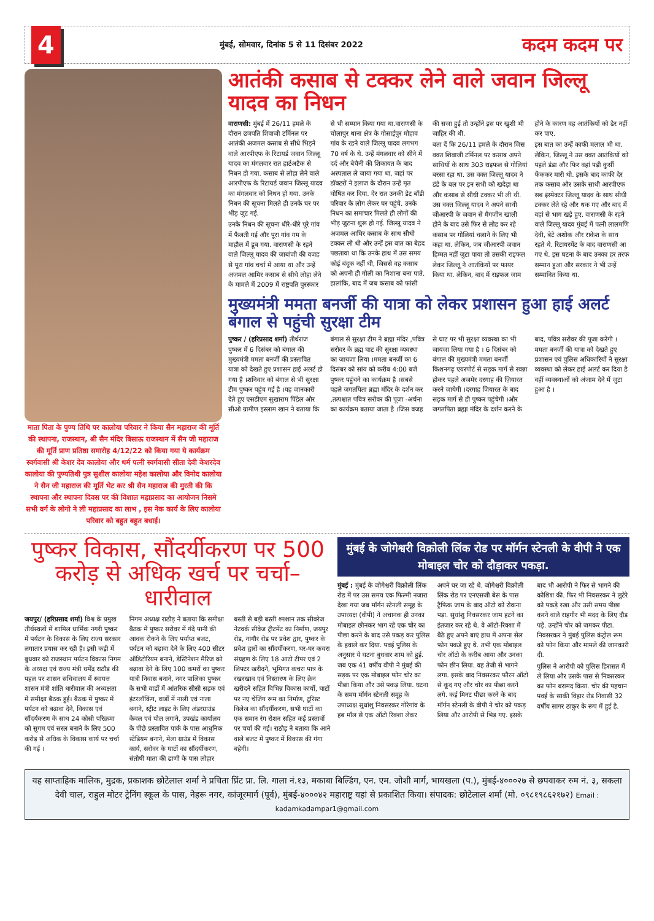4 मुंबई, सोमवार, दिनांक 5 से 11 दिसंबर 2022 कदम कदम पर
माता पिता के पुण्य तिथि पर कालोया परिवार ने किया सैन महाराज की मूर्ति की स्थापना, राजस्थान, श्री सैन मंदिर बिसाऊ राजस्थान में सैन जी महाराज की मूर्ति प्राण प्रतिष्ठा समारोह 4/12/22 को किया गया ये कार्यक्रम स्वर्गवासी श्री केशर देव कालोया और धर्म पत्नी स्वर्गवासी सीता देवी केशरदेव कालोया की पुण्यतिथी पुत्र सुशील कालोया महेश कालोया और विनोद कालोया ने सैन जी महाराज की मूर्ति भेट कर श्री सैन महाराज की मुरती की कि स्थापना और स्थापना दिवस पर की विशाल महाप्रसाद का आयोजन निसमे सभी वर्ग के लोगो ने ली महाप्रसाद का लाभ , इस नेक कार्य के लिए कालोया परिवार को बहुत बहुत बधाई।
आतंकी कसाब से टक्कर लेने वाले जवान जिल्लू यादव का निधन
वाराणसी: मुंबई में 26/11 हमले के दौरान छत्रपति शिवाजी टर्मिनल पर आतंकी अजमल कसाब से सीधे भिड़ने वाले आरपीएफ के रिटायर्ड जवान जिल्लू यादव का मंगलवार रात हार्टअटैक से निधन हो गया. कसाब से लोहा लेने वाले आरपीएफ के रिटायर्ड जवान जिल्लू यादव का मंगलवार को निधन हो गया. उनके निधन की सूचना मिलते ही उनके घर पर भीड़ जुट गई.
उनके निधन की सूचना धीरे-धीरे पूरे गांव में फैलती गई और पूरा गांव गम के माहौल में डूब गया. वाराणसी के रहने वाले जिल्लू यादव की जाबांजी की वजह से पूरा गांव चर्चा में आया था और उन्हें अजमल आमिर कसाब से सीधे लोहा लेने के मामले में 2009 में राष्ट्रपति पुरस्कार से भी सम्मान किया गया था.वाराणसी के चोलापुर थाना क्षेत्र के गोसाईपुर मोहाव गांव के रहने वाले जिल्लू यादव लगभग 70 वर्ष के थे. उन्हें मंगलवार को सीने में दर्द और बेचैनी की शिकायत के बाद अस्पताल ले जाया गया था, जहां पर डॉक्टरों ने इलाज के दौरान उन्हें मृत घोषित कर दिया. देर रात उनकी डेट बॉडी परिवार के लोग लेकर घर पहुंचे. उनके निधन का समाचार मिलते ही लोगों की भीड़ जुटना शुरू हो गई. जिल्लू यादव ने अजमल आमिर कसाब के साथ सीधी टक्कर ली थी और उन्हें इस बात का बेहद पछतावा था कि उनके हाथ में उस समय कोई बंदूक नहीं थी, जिससे वह कसाब को अपनी ही गोली का निशाना बना पाते. हालांकि, बाद में जब कसाब को फांसी की सजा हुई तो उन्होंने इस पर खुशी भी जाहिर की थी.
बता दें कि 26/11 हमले के दौरान जिस वक्त शिवाजी टर्मिनल पर कसाब अपने साथियों के साथ 303 राइफल से गोलियां बरसा रहा था. उस वक्त जिल्लू यादव ने डंडे के बल पर इन सभी को खदेड़ा था और कसाब से सीधी टक्कर भी ली थी. उस वक्त जिल्लू यादव ने अपने साथी जीआरपी के जवान से मैगजीन खाली होने के बाद उसे फिर से लोड कर रहे कसाब पर गोलियां चलाने के लिए भी कहा था. लेकिन, जब जीआरपी जवान हिम्मत नहीं जुटा पाया तो उसकी राइफल लेकर जिल्लू ने आतंकियों पर फायर किया था. लेकिन, बाद में राइफल जाम होने के कारण वह आतंकियों को ढेर नहीं कर पाए.
इस बात का उन्हें काफी मलाल भी था. लेकिन, जिल्लू ने उस वक्त आतंकियों को पहले डंडा और फिर वहां पड़ी कुर्सी फेंककर मारी थी. इसके बाद काफी देर तक कसाब और उसके साथी आरपीएफ सब इंस्पेक्टर जिल्लू यादव के साथ सीधी टक्कर लेते रहे और थक गए और बाद में वहां से भाग खड़े हुए. वाराणसी के रहने वाले जिल्लू यादव मुंबई में पत्नी लालमणि देवी, बेटे अशोक और राकेश के साथ रहते थे. रिटायरमेंट के बाद वाराणसी आ गए थे. इस घटना के बाद उनका हर तरफ सम्मान हुआ और सरकार ने भी उन्हें सम्मानित किया था.
मुख्यमंत्री ममता बनर्जी की यात्रा को लेकर प्रशासन हुआ हाई अलर्ट बंगाल से पहुंची सुरक्षा टीम
पुष्कर / (हरिप्रसाद शर्मा) तीर्थराज पुष्कर में 6 दिसंबर को बंगाल की मुख्यमंत्री ममता बनर्जी की प्रस्तावित यात्रा को देखते हुए प्रशासन हाई अलर्ट हो गया है ।शनिवार को बंगाल से भी सुरक्षा टीम पुष्कर पहुंच गई है ।यह जानकारी देते हुए एसडीएम सुखाराम पिंडेल और सीओ ग्रामीण इस्लाम खान ने बताया कि बंगाल से सुरक्षा टीम ने ब्रह्मा मंदिर ,पवित्र सरोवर के ब्रह्म घाट की सुरक्षा व्यवस्था का जायजा लिया ।ममता बनर्जी का 6 दिसंबर को सांय को करीब 4:00 बजे पुष्कर पहुंचने का कार्यक्रम है ।सबसे पहले जगतपिता ब्रह्मा मंदिर के दर्शन कर ,तत्पश्चात पवित्र सरोवर की पूजा -अर्चना का कार्यक्रम बताया जाता है ।जिस वजह से घाट पर भी सुरक्षा व्यवस्था का भी जायजा लिया गया है । 6 दिसंबर को बंगाल की मुख्यमंत्री ममता बनर्जी किशनगढ़ एयरपोर्ट से सड़क मार्ग से रवन्ना होकर पहले अजमेर दरगाह की ज़ियारत करने जायेगी ।दरगाह जियारत के बाद सड़क मार्ग से ही पुष्कर पहुंचेगी ।और जगतपिता ब्रह्मा मंदिर के दर्शन करने के बाद, पवित्र सरोवर की पूजा करेगी ।ममता बनर्जी की यात्रा को देखते हुए प्रशासन एवं पुलिस अधिकारियों ने सुरक्षा व्यवस्था को लेकर हाई अलर्ट कर दिया है वहीं व्यवस्थाओं को अंजाम देने में जुटा हुआ है ।
पुष्कर विकास, सौंदर्यीकरण पर 500 करोड़ से अधिक खर्च पर चर्चा– धारीवाल
जयपुर/ (हरिप्रसाद शर्मा) विश्व के प्रमुख तीर्थस्थलों में शामिल धार्मिक नगरी पुष्कर में पर्यटन के विकास के लिए राज्य सरकार लगातार प्रयास कर रही है। इसी कड़ी में बुधवार को राजस्थान पर्यटन विकास निगम के अध्यक्ष एवं राज्य मंत्री धर्मेंद्र राठौड़ की पहल पर शासन सचिवालय में स्वायत्त शासन मंत्री शांति धारीवाल की अध्यक्षता में समीक्षा बैठक हुई। बैठक में पुष्कर में पर्यटन को बढ़ावा देने, विकास एवं सौंदर्यकरण के साथ 24 कोसी परिक्रमा को सुगम एवं सरल बनाने के लिए 500 करोड़ से अधिक के विकास कार्य पर चर्चा की गई ।
निगम अध्यक्ष राठौड़ ने बताया कि समीक्षा बैठक में पुष्कर सरोवर में गंदे पानी की आवक रोकने के लिए पर्याप्त बजट, पर्यटन को बढ़ावा देने के लिए 400 सीटर ऑडिटोरियम बनाने, डेस्टिनेशन मैरिज को बढ़ावा देने के लिए 100 कमरों का पुष्कर यात्री निवास बनाने, नगर पालिका पुष्कर के सभी वार्डों में आंतरिक सीसी सड़क एवं इंटरलॉकिंग, वार्डों में नाली एवं नाला बनाने, स्ट्रीट लाइट के लिए अंडरग्राउंड केवल एवं पोल लगाने, उपखंड कार्यालय के पीछे प्रस्तावित पार्क के पास आधुनिक स्टेडियम बनाने, मेला ग्राउंड में विकास कार्य, सरोवर के घाटों का सौंदर्यीकरण, संतोषी माता की ढाणी के पास लोहार बस्ती से बड़ी बस्ती श्मशान तक सीवरेज नेटवर्क सीवेज ट्रीटमेंट का निर्माण, जयपुर रोड, नागौर रोड पर प्रवेश द्वार, पुष्कर के प्रवेश द्वारों का सौंदर्यीकरण, घर-घर कचरा संग्रहण के लिए 18 आटो टीपर एवं 2 लिफ्टर खरीदने, भूमिगत कचरा पात्र के रखरखाव एवं निस्तारण के लिए क्रेन खरीदने सहित विभिन्न विकास कार्यों, घाटों पर नए चेंजिंग रूम का निर्माण, टूरिस्ट विलेज का सौंदर्यीकरण, सभी घाटों का एक समान रंग रोशन सहित कई प्रस्तावों पर चर्चा की गई। राठौड़ ने बताया कि आने वाले बजट में पुष्कर में विकास की गंगा बहेगी।
मुंबई के जोगेश्वरी विक्रोली लिंक रोड पर मॉर्गन स्टेनली के वीपी ने एक मोबाइल चोर को दौड़ाकर पकड़ा.
मुंबई : मुंबई के जोगेश्वरी विक्रोली लिंक रोड में पर उस समय एक फिल्मी नजारा देखा गया जब मॉर्गन स्टेनली समूह के उपाध्यक्ष (वीपी) ने अचानक ही उनका मोबाइल छीनकर भाग रहे एक चोर का पीछा करने के बाद उसे पकड़ कर पुलिस के हवाले कर दिया. पवई पुलिस के अनुसार ये घटना बुधवार शाम को हुई. जब एक 41 वर्षीय वीपी ने मुंबई की सड़क पर एक मोबाइल फोन चोर का पीछा किया और उसे पकड़ लिया. घटना के समय मॉर्गन स्टेनली समूह के उपाध्यक्ष सुधांशु निवसरकर गोरेगांव के हब मॉल से एक ऑटो रिक्शा लेकर अपने घर जा रहे थे. जोगेश्वरी विक्रोली लिंक रोड पर एनएसजी बेस के पास ट्रैफिक जाम के बाद ऑटो को रोकना पड़ा. सुधांशु निवसरकर जाम हटने का इंतजार कर रहे थे. वे ऑटो-रिक्शा में बैठे हुए अपने बाएं हाथ में अपना सेल फोन पकड़े हुए थे. तभी एक मोबाइल चोर ऑटो के करीब आया और उनका फोन छीन लिया. वह तेजी से भागने लगा. इसके बाद निवसरकर फौरन ऑटो से कूद गए और चोर का पीछा करने लगे. कई मिनट पीछा करने के बाद मॉर्गन स्टेनली के वीपी ने चोर को पकड़ लिया और आरोपी से भिड़ गए. इसके बाद भी आरोपी ने फिर से भागने की कोशिश की. फिर भी निवसरकर ने लुटेरे को पकड़े रखा और उसी समय पीछा करने वाले राहगीर भी मदद के लिए दौड़ पड़े. उन्होंने चोर को जमकर पीटा. निवसरकर ने मुंबई पुलिस कंट्रोल रूम को फोन किया और मामले की जानकारी दी.
पुलिस ने आरोपी को पुलिस हिरासत में ले लिया और उसके पास से निवसरकर का फोन बरामद किया. चोर की पहचान पवई के साकी विहार रोड निवासी 32 वर्षीय सागर ठाकुर के रूप में हुई है.
यह साप्ताहिक मालिक, मुद्रक, प्रकाशक छोटेलाल शर्मा ने प्रचिता प्रिंट प्रा. लि. गाला नं.१३, मकाबा बिल्डिंग, एन. एम. जोशी मार्ग, भायखला (प.), मुंबई-४०००२७ से छपवाकर रुम नं. ३, सकला देवी चाल, राहुल मोटर ट्रेनिंग स्कूल के पास, नेहरू नगर, कांजूरमार्ग (पूर्व), मुंबई-४०००४२ महाराष्ट्र यहां से प्रकाशित किया। संपादक: छोटेलाल शर्मा (मो. ०९८१९८६२१७२) Email : kadamkadampar1@gmail.com